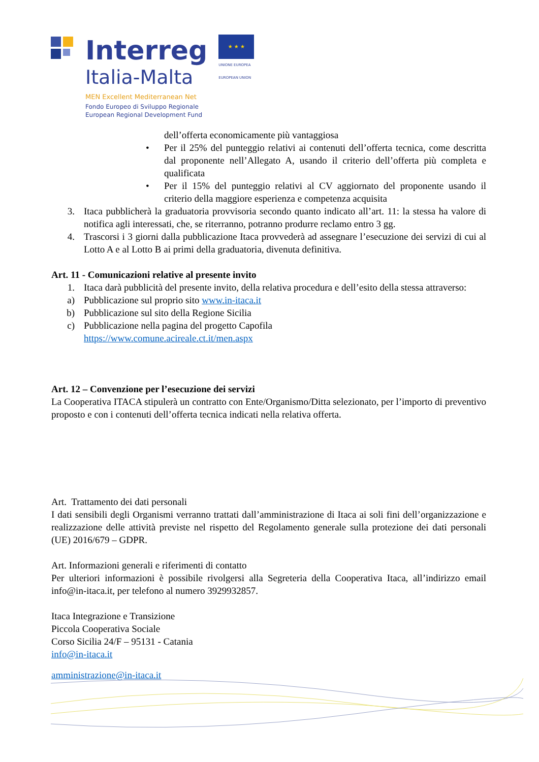Interreg
Italia-Malta
MEN Excellent Mediterranean Net
Fondo Europeo di Sviluppo Regionale
European Regional Development Fund
★ ★ ★
UNIONE EUROPEA
EUROPEAN UNION
dell’offerta economicamente più vantaggiosa
• Per il 25% del punteggio relativi ai contenuti dell’offerta tecnica, come descritta dal proponente nell’Allegato A, usando il criterio dell’offerta più completa e qualificata
• Per il 15% del punteggio relativi al CV aggiornato del proponente usando il criterio della maggiore esperienza e competenza acquisita
3. Itaca pubblicherà la graduatoria provvisoria secondo quanto indicato all’art. 11: la stessa ha valore di notifica agli interessati, che, se riterranno, potranno produrre reclamo entro 3 gg.
4. Trascorsi i 3 giorni dalla pubblicazione Itaca provvederà ad assegnare l’esecuzione dei servizi di cui al Lotto A e al Lotto B ai primi della graduatoria, divenuta definitiva.
Art. 11 - Comunicazioni relative al presente invito
1. Itaca darà pubblicità del presente invito, della relativa procedura e dell’esito della stessa attraverso:
a) Pubblicazione sul proprio sito www.in-itaca.it
b) Pubblicazione sul sito della Regione Sicilia
c) Pubblicazione nella pagina del progetto Capofila
https://www.comune.acireale.ct.it/men.aspx
Art. 12 – Convenzione per l’esecuzione dei servizi
La Cooperativa ITACA stipulerà un contratto con Ente/Organismo/Ditta selezionato, per l’importo di preventivo proposto e con i contenuti dell’offerta tecnica indicati nella relativa offerta.
Art. Trattamento dei dati personali
I dati sensibili degli Organismi verranno trattati dall’amministrazione di Itaca ai soli fini dell’organizzazione e realizzazione delle attività previste nel rispetto del Regolamento generale sulla protezione dei dati personali (UE) 2016/679 – GDPR.
Art. Informazioni generali e riferimenti di contatto
Per ulteriori informazioni è possibile rivolgersi alla Segreteria della Cooperativa Itaca, all’indirizzo email info@in-itaca.it, per telefono al numero 3929932857.
Itaca Integrazione e Transizione
Piccola Cooperativa Sociale
Corso Sicilia 24/F – 95131 - Catania
info@in-itaca.it
amministrazione@in-itaca.it